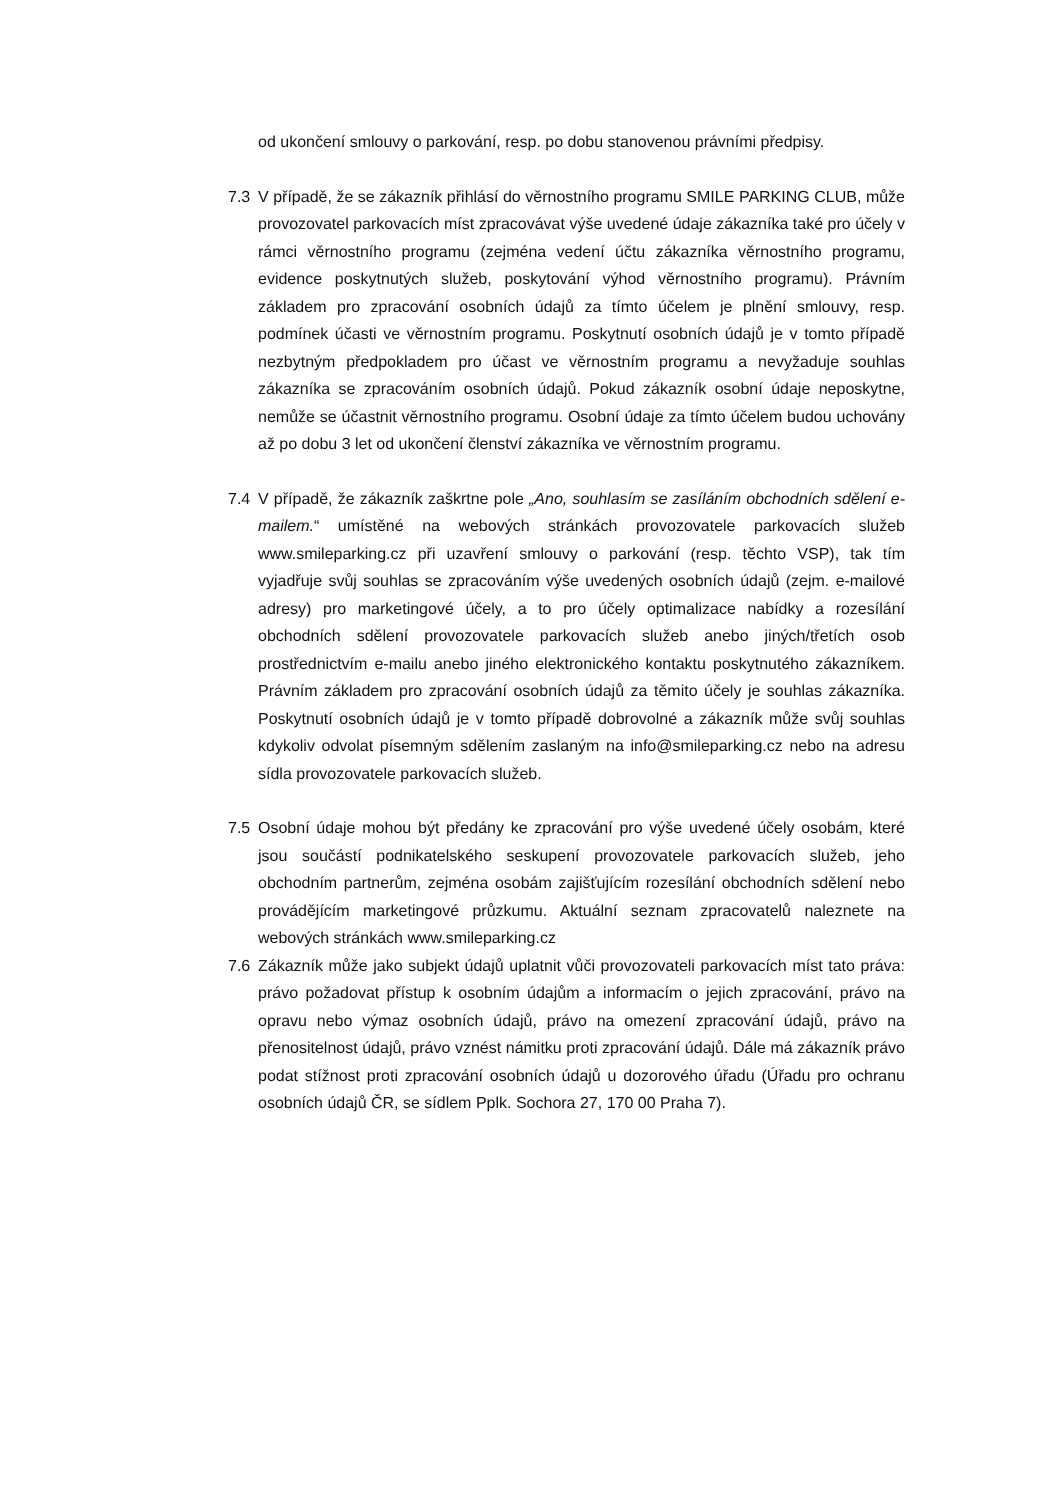od ukončení smlouvy o parkování, resp. po dobu stanovenou právními předpisy.
7.3 V případě, že se zákazník přihlásí do věrnostního programu SMILE PARKING CLUB, může provozovatel parkovacích míst zpracovávat výše uvedené údaje zákazníka také pro účely v rámci věrnostního programu (zejména vedení účtu zákazníka věrnostního programu, evidence poskytnutých služeb, poskytování výhod věrnostního programu). Právním základem pro zpracování osobních údajů za tímto účelem je plnění smlouvy, resp. podmínek účasti ve věrnostním programu. Poskytnutí osobních údajů je v tomto případě nezbytným předpokladem pro účast ve věrnostním programu a nevyžaduje souhlas zákazníka se zpracováním osobních údajů. Pokud zákazník osobní údaje neposkytne, nemůže se účastnit věrnostního programu. Osobní údaje za tímto účelem budou uchovány až po dobu 3 let od ukončení členství zákazníka ve věrnostním programu.
7.4 V případě, že zákazník zaškrtne pole „Ano, souhlasím se zasíláním obchodních sdělení e-mailem.“ umístěné na webových stránkách provozovatele parkovacích služeb www.smileparking.cz při uzavření smlouvy o parkování (resp. těchto VSP), tak tím vyjadřuje svůj souhlas se zpracováním výše uvedených osobních údajů (zejm. e-mailové adresy) pro marketingové účely, a to pro účely optimalizace nabídky a rozesílání obchodních sdělení provozovatele parkovacích služeb anebo jiných/třetích osob prostřednictvím e-mailu anebo jiného elektronického kontaktu poskytnutého zákazníkem. Právním základem pro zpracování osobních údajů za těmito účely je souhlas zákazníka. Poskytnutí osobních údajů je v tomto případě dobrovolné a zákazník může svůj souhlas kdykoliv odvolat písemným sdělením zaslaným na info@smileparking.cz nebo na adresu sídla provozovatele parkovacích služeb.
7.5 Osobní údaje mohou být předány ke zpracování pro výše uvedené účely osobám, které jsou součástí podnikatelského seskupení provozovatele parkovacích služeb, jeho obchodním partnerům, zejména osobám zajišťujícím rozesílání obchodních sdělení nebo provádějícím marketingové průzkumu. Aktuální seznam zpracovatelů naleznete na webových stránkách www.smileparking.cz
7.6 Zákazník může jako subjekt údajů uplatnit vůči provozovateli parkovacích míst tato práva: právo požadovat přístup k osobním údajům a informacím o jejich zpracování, právo na opravu nebo výmaz osobních údajů, právo na omezení zpracování údajů, právo na přenositelnost údajů, právo vznést námitku proti zpracování údajů. Dále má zákazník právo podat stížnost proti zpracování osobních údajů u dozorového úřadu (Úřadu pro ochranu osobních údajů ČR, se sídlem Pplk. Sochora 27, 170 00 Praha 7).